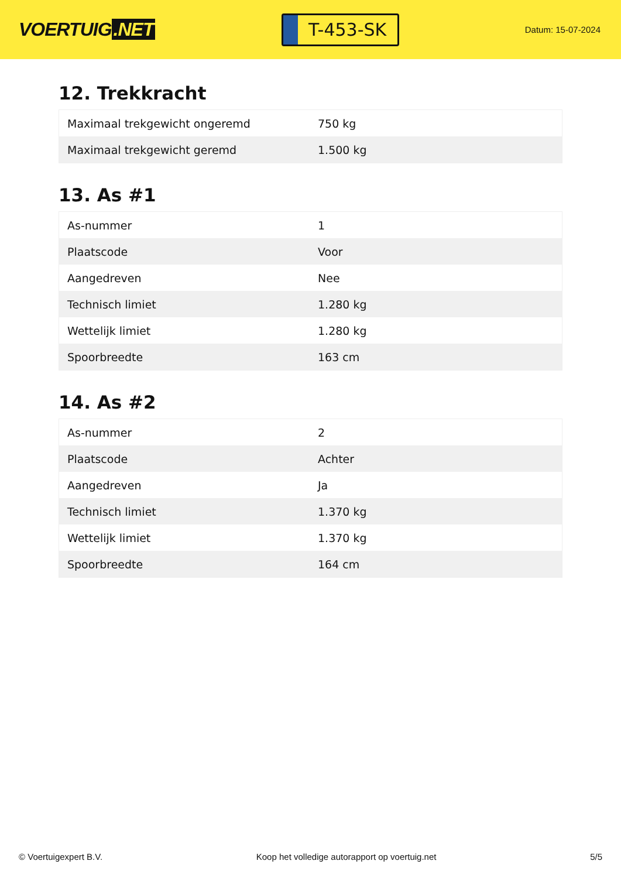VOERTUIG.NET
T-453-SK
Datum: 15-07-2024
12. Trekkracht
| Maximaal trekgewicht ongeremd | 750 kg |
| Maximaal trekgewicht geremd | 1.500 kg |
13. As #1
| As-nummer | 1 |
| Plaatscode | Voor |
| Aangedreven | Nee |
| Technisch limiet | 1.280 kg |
| Wettelijk limiet | 1.280 kg |
| Spoorbreedte | 163 cm |
14. As #2
| As-nummer | 2 |
| Plaatscode | Achter |
| Aangedreven | Ja |
| Technisch limiet | 1.370 kg |
| Wettelijk limiet | 1.370 kg |
| Spoorbreedte | 164 cm |
© Voertuigexpert B.V. Koop het volledige autorapport op voertuig.net 5/5